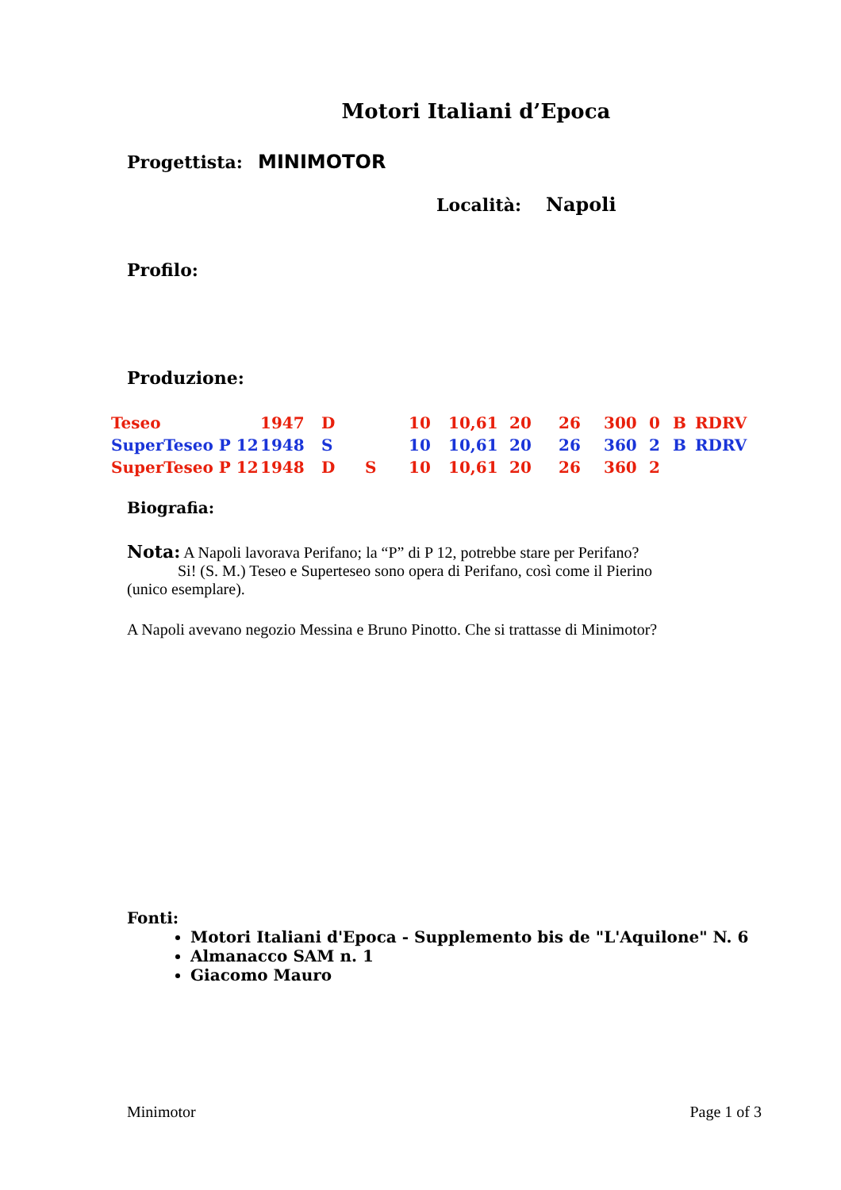Motori Italiani d’Epoca
Progettista: MINIMOTOR
Località: Napoli
Profilo:
Produzione:
| Teseo | 1947 | D | | 10 | 10,61 | 20 | 26 | 300 | 0 | B | RDRV |
| SuperTeseo P 12 | 1948 | S | | 10 | 10,61 | 20 | 26 | 360 | 2 | B | RDRV |
| SuperTeseo P 12 | 1948 | D | S | 10 | 10,61 | 20 | 26 | 360 | 2 | | |
Biografia:
Nota: A Napoli lavorava Perifano; la “P” di P 12, potrebbe stare per Perifano?
Si! (S. M.) Teseo e Superteseo sono opera di Perifano, così come il Pierino
(unico esemplare).
A Napoli avevano negozio Messina e Bruno Pinotto. Che si trattasse di Minimotor?
Fonti:
Motori Italiani d'Epoca - Supplemento bis de "L'Aquilone" N. 6
Almanacco SAM n. 1
Giacomo Mauro
Minimotor Page 1 of 3